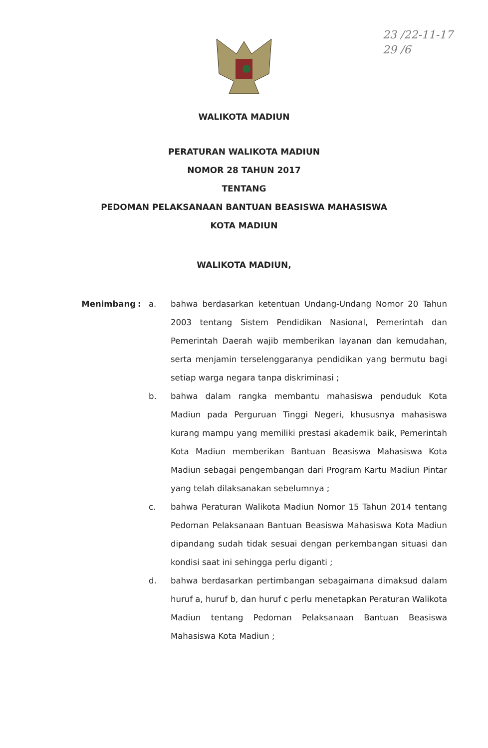23 /22-11-17
29 /6
WALIKOTA MADIUN
PERATURAN WALIKOTA MADIUN
NOMOR 28 TAHUN 2017
TENTANG
PEDOMAN PELAKSANAAN BANTUAN BEASISWA MAHASISWA
KOTA MADIUN
WALIKOTA MADIUN,
Menimbang : a. bahwa berdasarkan ketentuan Undang-Undang Nomor 20 Tahun 2003 tentang Sistem Pendidikan Nasional, Pemerintah dan Pemerintah Daerah wajib memberikan layanan dan kemudahan, serta menjamin terselenggaranya pendidikan yang bermutu bagi setiap warga negara tanpa diskriminasi ;
b. bahwa dalam rangka membantu mahasiswa penduduk Kota Madiun pada Perguruan Tinggi Negeri, khususnya mahasiswa kurang mampu yang memiliki prestasi akademik baik, Pemerintah Kota Madiun memberikan Bantuan Beasiswa Mahasiswa Kota Madiun sebagai pengembangan dari Program Kartu Madiun Pintar yang telah dilaksanakan sebelumnya ;
c. bahwa Peraturan Walikota Madiun Nomor 15 Tahun 2014 tentang Pedoman Pelaksanaan Bantuan Beasiswa Mahasiswa Kota Madiun dipandang sudah tidak sesuai dengan perkembangan situasi dan kondisi saat ini sehingga perlu diganti ;
d. bahwa berdasarkan pertimbangan sebagaimana dimaksud dalam huruf a, huruf b, dan huruf c perlu menetapkan Peraturan Walikota Madiun tentang Pedoman Pelaksanaan Bantuan Beasiswa Mahasiswa Kota Madiun ;